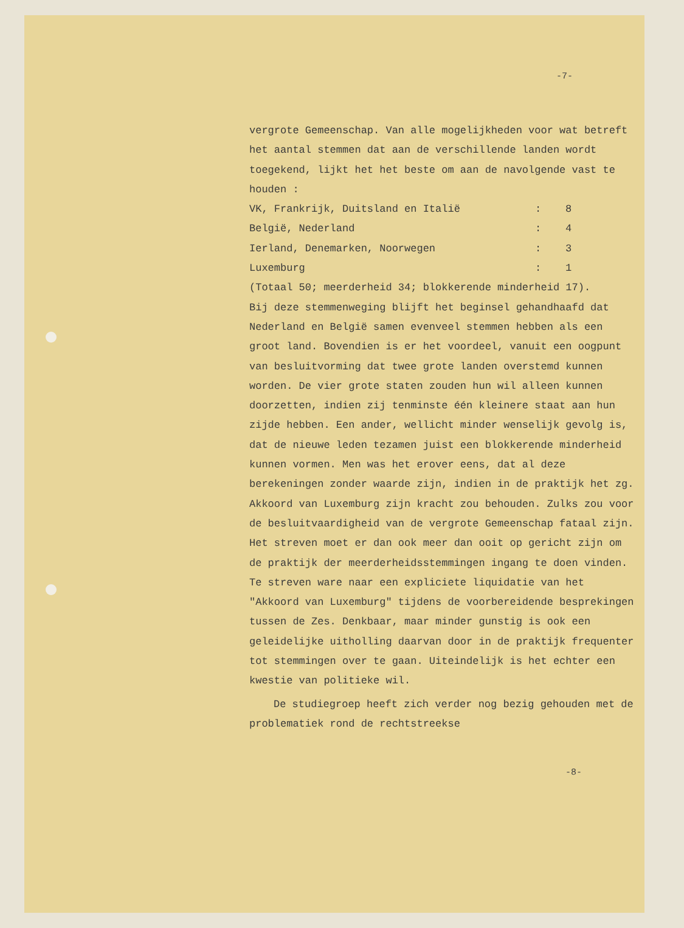-7-
vergrote Gemeenschap. Van alle mogelijkheden voor wat betreft het aantal stemmen dat aan de verschillende landen wordt toegekend, lijkt het het beste om aan de navolgende vast te houden :
| VK, Frankrijk, Duitsland en Italië | : | 8 |
| België, Nederland | : | 4 |
| Ierland, Denemarken, Noorwegen | : | 3 |
| Luxemburg | : | 1 |
(Totaal 50; meerderheid 34; blokkerende minderheid 17).
Bij deze stemmenweging blijft het beginsel gehandhaafd dat Nederland en België samen evenveel stemmen hebben als een groot land. Bovendien is er het voordeel, vanuit een oogpunt van besluitvorming dat twee grote landen overstemd kunnen worden. De vier grote staten zouden hun wil alleen kunnen doorzetten, indien zij tenminste één kleinere staat aan hun zijde hebben. Een ander, wellicht minder wenselijk gevolg is, dat de nieuwe leden tezamen juist een blokkerende minderheid kunnen vormen. Men was het erover eens, dat al deze berekeningen zonder waarde zijn, indien in de praktijk het zg. Akkoord van Luxemburg zijn kracht zou behouden. Zulks zou voor de besluitvaardigheid van de vergrote Gemeenschap fataal zijn. Het streven moet er dan ook meer dan ooit op gericht zijn om de praktijk der meerderheidsstemmingen ingang te doen vinden. Te streven ware naar een expliciete liquidatie van het "Akkoord van Luxemburg" tijdens de voorbereidende besprekingen tussen de Zes. Denkbaar, maar minder gunstig is ook een geleidelijke uitholling daarvan door in de praktijk frequenter tot stemmingen over te gaan. Uiteindelijk is het echter een kwestie van politieke wil.
De studiegroep heeft zich verder nog bezig gehouden met de problematiek rond de rechtstreekse
-8-